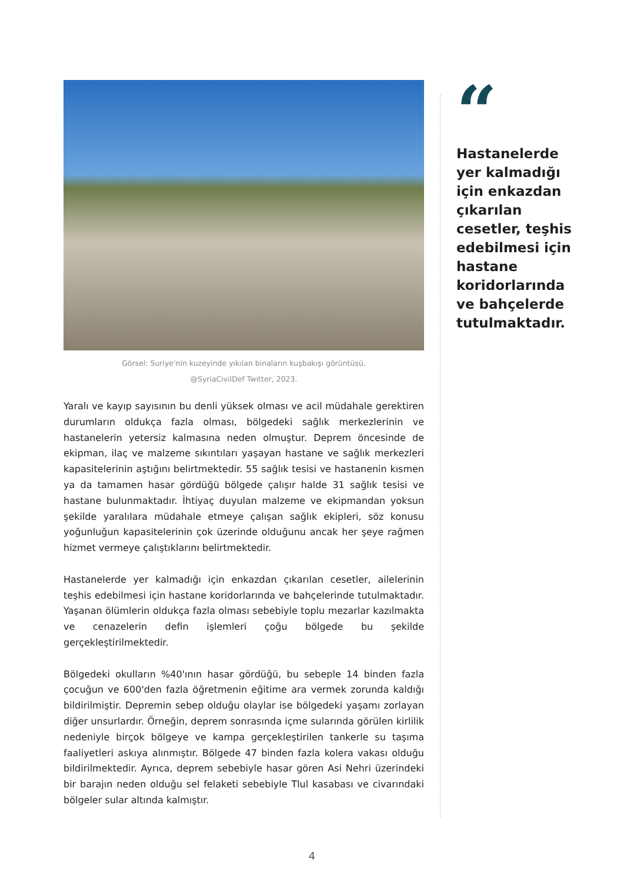Görsel: Suriye'nin kuzeyinde yıkılan binaların kuşbakışı görüntüsü,
@SyriaCivilDef Twitter, 2023.
Yaralı ve kayıp sayısının bu denli yüksek olması ve acil müdahale gerektiren durumların oldukça fazla olması, bölgedeki sağlık merkezlerinin ve hastanelerin yetersiz kalmasına neden olmuştur. Deprem öncesinde de ekipman, ilaç ve malzeme sıkıntıları yaşayan hastane ve sağlık merkezleri kapasitelerinin aştığını belirtmektedir. 55 sağlık tesisi ve hastanenin kısmen ya da tamamen hasar gördüğü bölgede çalışır halde 31 sağlık tesisi ve hastane bulunmaktadır. İhtiyaç duyulan malzeme ve ekipmandan yoksun şekilde yaralılara müdahale etmeye çalışan sağlık ekipleri, söz konusu yoğunluğun kapasitelerinin çok üzerinde olduğunu ancak her şeye rağmen hizmet vermeye çalıştıklarını belirtmektedir.
Hastanelerde yer kalmadığı için enkazdan çıkarılan cesetler, ailelerinin teşhis edebilmesi için hastane koridorlarında ve bahçelerinde tutulmaktadır. Yaşanan ölümlerin oldukça fazla olması sebebiyle toplu mezarlar kazılmakta ve cenazelerin defin işlemleri çoğu bölgede bu şekilde gerçekleştirilmektedir.
Bölgedeki okulların %40'ının hasar gördüğü, bu sebeple 14 binden fazla çocuğun ve 600'den fazla öğretmenin eğitime ara vermek zorunda kaldığı bildirilmiştir. Depremin sebep olduğu olaylar ise bölgedeki yaşamı zorlayan diğer unsurlardır. Örneğin, deprem sonrasında içme sularında görülen kirlilik nedeniyle birçok bölgeye ve kampa gerçekleştirilen tankerle su taşıma faaliyetleri askıya alınmıştır. Bölgede 47 binden fazla kolera vakası olduğu bildirilmektedir. Ayrıca, deprem sebebiyle hasar gören Asi Nehri üzerindeki bir barajın neden olduğu sel felaketi sebebiyle Tlul kasabası ve civarındaki bölgeler sular altında kalmıştır.
“
Hastanelerde yer kalmadığı için enkazdan çıkarılan cesetler, teşhis edebilmesi için hastane koridorlarında ve bahçelerde tutulmaktadır.
4